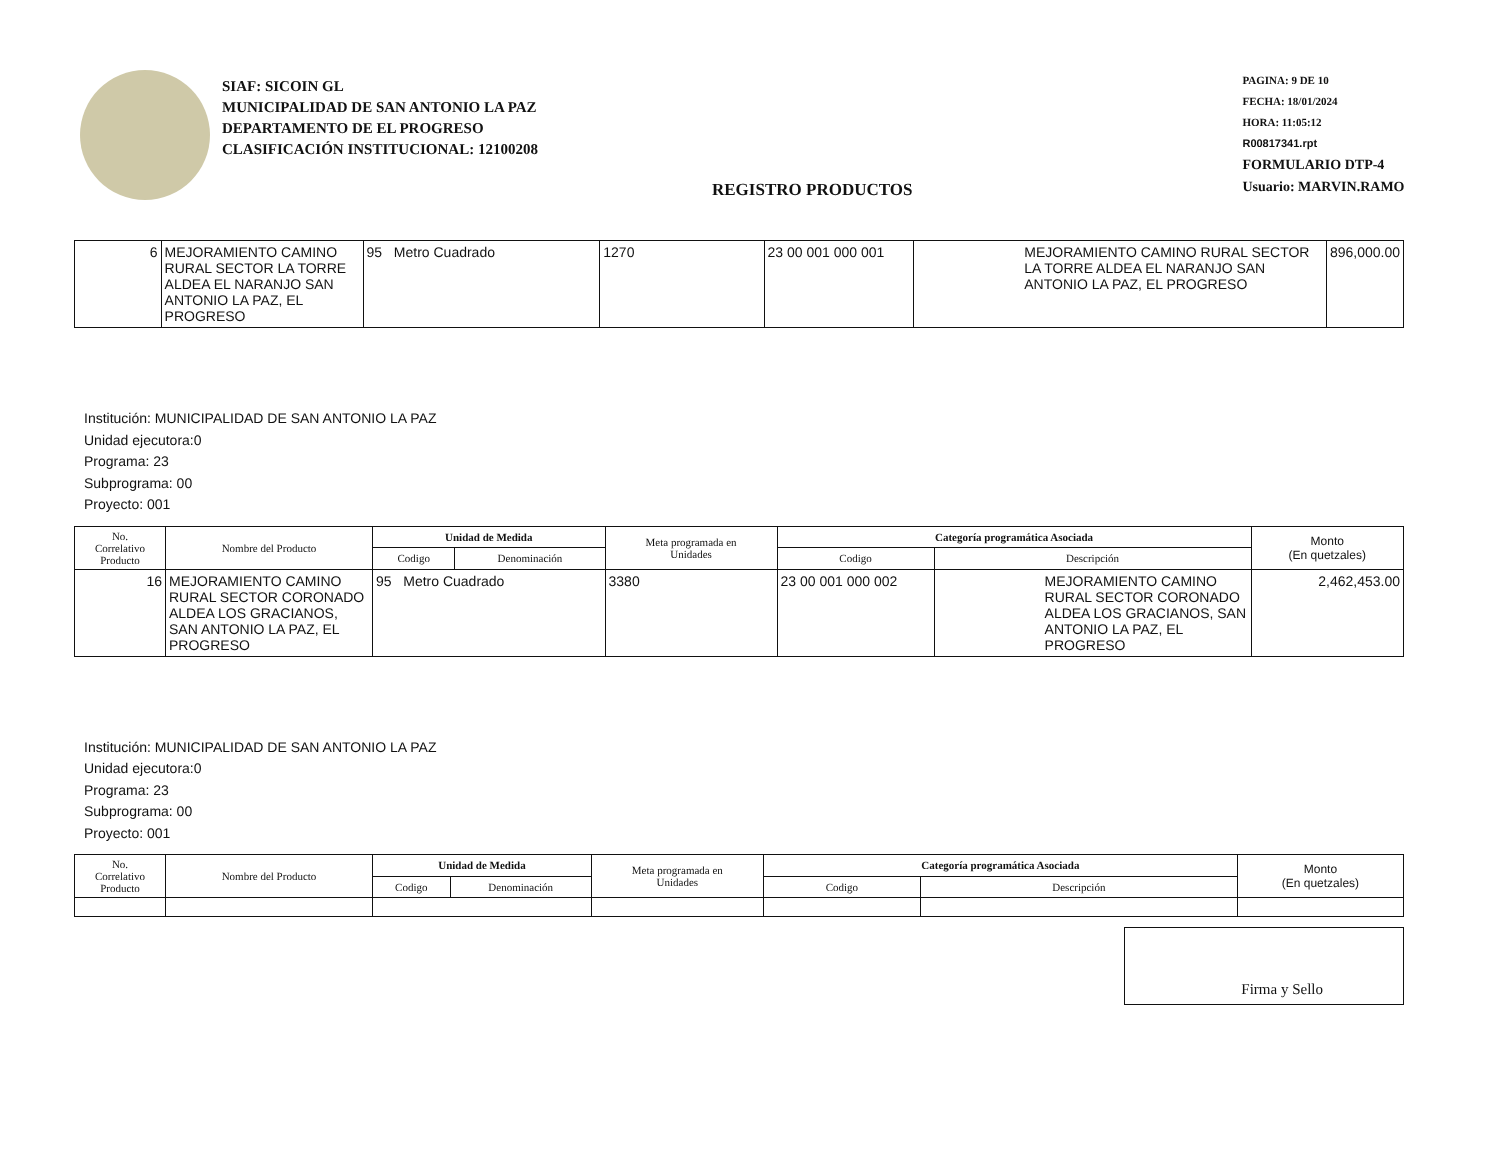SIAF: SICOIN GL
MUNICIPALIDAD DE SAN ANTONIO LA PAZ
DEPARTAMENTO DE EL PROGRESO
CLASIFICACIÓN INSTITUCIONAL: 12100208
REGISTRO PRODUCTOS
PAGINA: 9 DE 10
FECHA: 18/01/2024
HORA: 11:05:12
R00817341.rpt
FORMULARIO DTP-4
Usuario: MARVIN.RAMO
| 6 | MEJORAMIENTO CAMINO RURAL SECTOR LA TORRE ALDEA EL NARANJO SAN ANTONIO LA PAZ, EL PROGRESO | 95 Metro Cuadrado | 1270 | 23 00 001 000 001 | MEJORAMIENTO CAMINO RURAL SECTOR LA TORRE ALDEA EL NARANJO SAN ANTONIO LA PAZ, EL PROGRESO | 896,000.00 |
Institución: MUNICIPALIDAD DE SAN ANTONIO LA PAZ
Unidad ejecutora:0
Programa: 23
Subprograma: 00
Proyecto: 001
| No. Correlativo Producto | Nombre del Producto | Unidad de Medida | | Meta programada en Unidades | Categoría programática Asociada | | Monto (En quetzales) |
| --- | --- | --- | --- | --- | --- | --- | --- |
| | | Codigo | Denominación | | Codigo | Descripción | |
| 16 | MEJORAMIENTO CAMINO RURAL SECTOR CORONADO ALDEA LOS GRACIANOS, SAN ANTONIO LA PAZ, EL PROGRESO | 95 Metro Cuadrado | | 3380 | 23 00 001 000 002 | MEJORAMIENTO CAMINO RURAL SECTOR CORONADO ALDEA LOS GRACIANOS, SAN ANTONIO LA PAZ, EL PROGRESO | 2,462,453.00 |
Institución: MUNICIPALIDAD DE SAN ANTONIO LA PAZ
Unidad ejecutora:0
Programa: 23
Subprograma: 00
Proyecto: 001
| No. Correlativo Producto | Nombre del Producto | Unidad de Medida | | Meta programada en Unidades | Categoría programática Asociada | | Monto (En quetzales) |
| --- | --- | --- | --- | --- | --- | --- | --- |
| | | Codigo | Denominación | | Codigo | Descripción | |
Firma y Sello